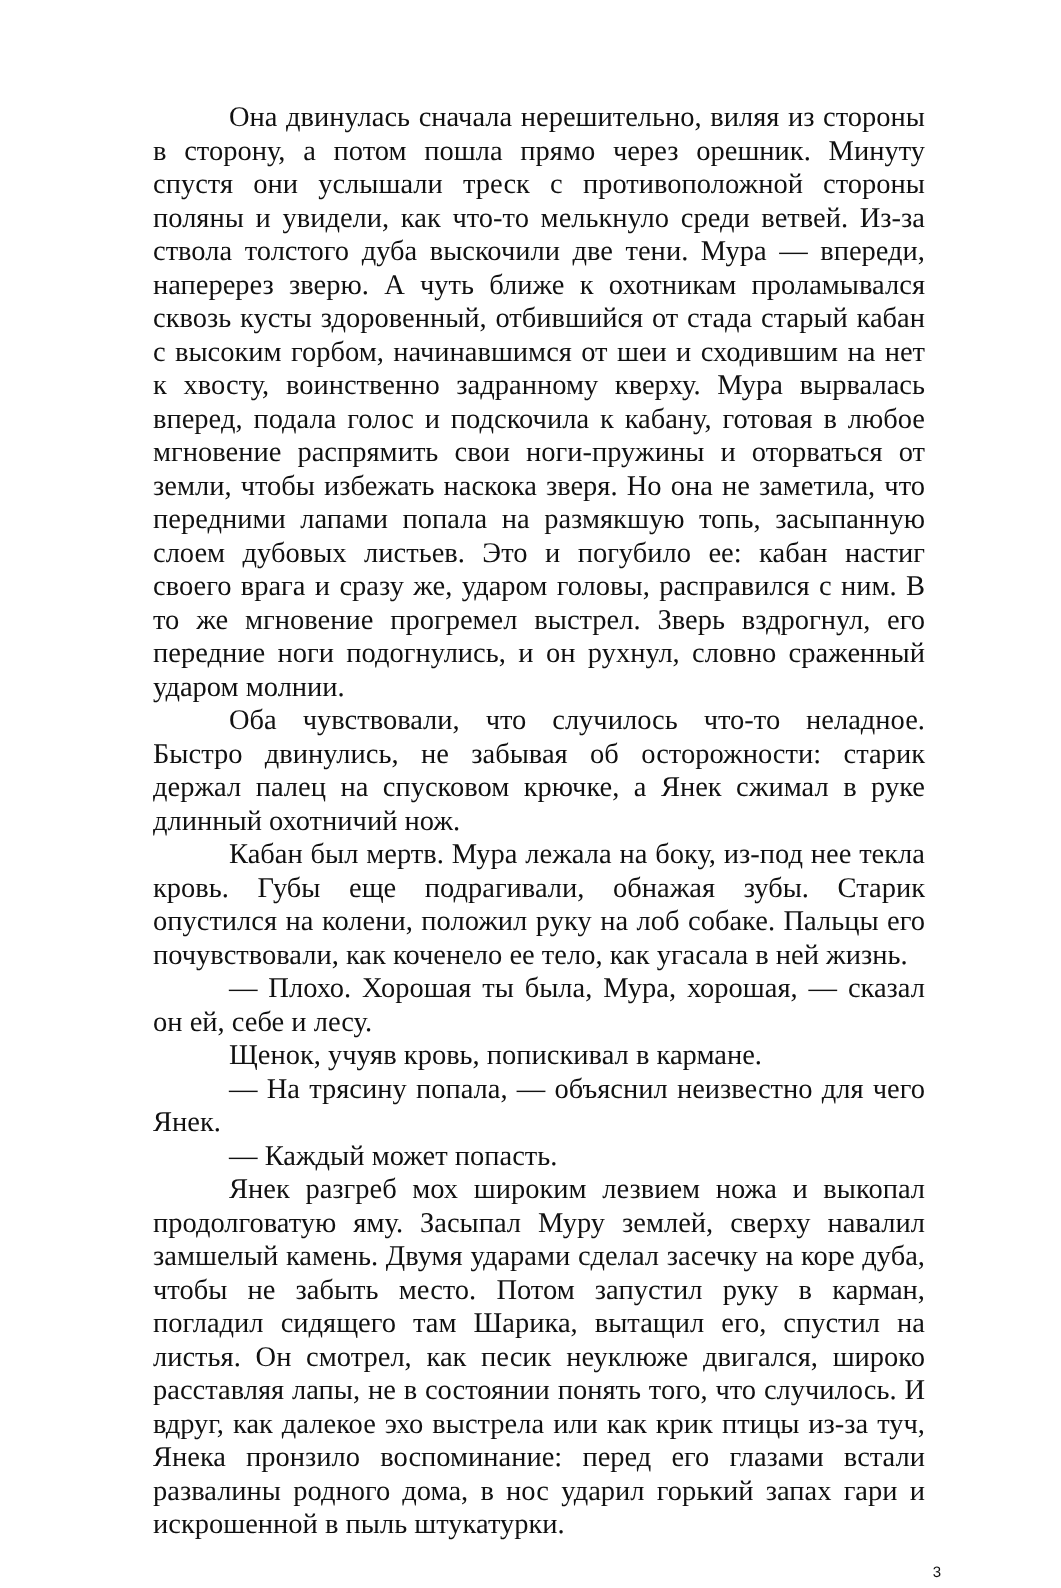Она двинулась сначала нерешительно, виляя из стороны в сторону, а потом пошла прямо через орешник. Минуту спустя они услышали треск с противоположной стороны поляны и увидели, как что-то мелькнуло среди ветвей. Из-за ствола толстого дуба выскочили две тени. Мура — впереди, наперерез зверю. А чуть ближе к охотникам проламывался сквозь кусты здоровенный, отбившийся от стада старый кабан с высоким горбом, начинавшимся от шеи и сходившим на нет к хвосту, воинственно задранному кверху. Мура вырвалась вперед, подала голос и подскочила к кабану, готовая в любое мгновение распрямить свои ноги-пружины и оторваться от земли, чтобы избежать наскока зверя. Но она не заметила, что передними лапами попала на размякшую топь, засыпанную слоем дубовых листьев. Это и погубило ее: кабан настиг своего врага и сразу же, ударом головы, расправился с ним. В то же мгновение прогремел выстрел. Зверь вздрогнул, его передние ноги подогнулись, и он рухнул, словно сраженный ударом молнии.
Оба чувствовали, что случилось что-то неладное. Быстро двинулись, не забывая об осторожности: старик держал палец на спусковом крючке, а Янек сжимал в руке длинный охотничий нож.
Кабан был мертв. Мура лежала на боку, из-под нее текла кровь. Губы еще подрагивали, обнажая зубы. Старик опустился на колени, положил руку на лоб собаке. Пальцы его почувствовали, как коченело ее тело, как угасала в ней жизнь.
— Плохо. Хорошая ты была, Мура, хорошая, — сказал он ей, себе и лесу.
Щенок, учуяв кровь, попискивал в кармане.
— На трясину попала, — объяснил неизвестно для чего Янек.
— Каждый может попасть.
Янек разгреб мох широким лезвием ножа и выкопал продолговатую яму. Засыпал Муру землей, сверху навалил замшелый камень. Двумя ударами сделал засечку на коре дуба, чтобы не забыть место. Потом запустил руку в карман, погладил сидящего там Шарика, вытащил его, спустил на листья. Он смотрел, как песик неуклюже двигался, широко расставляя лапы, не в состоянии понять того, что случилось. И вдруг, как далекое эхо выстрела или как крик птицы из-за туч, Янека пронзило воспоминание: перед его глазами встали развалины родного дома, в нос ударил горький запах гари и искрошенной в пыль штукатурки.
3